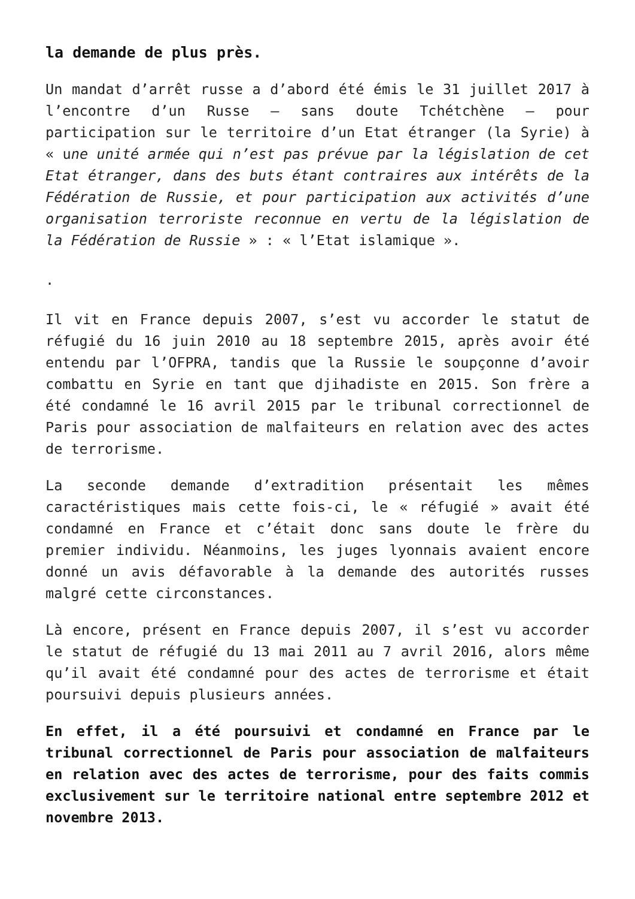la demande de plus près.
Un mandat d’arrêt russe a d’abord été émis le 31 juillet 2017 à l’encontre d’un Russe – sans doute Tchétchène – pour participation sur le territoire d’un Etat étranger (la Syrie) à « une unité armée qui n’est pas prévue par la législation de cet Etat étranger, dans des buts étant contraires aux intérêts de la Fédération de Russie, et pour participation aux activités d’une organisation terroriste reconnue en vertu de la législation de la Fédération de Russie » : « l’Etat islamique ».
.
Il vit en France depuis 2007, s’est vu accorder le statut de réfugié du 16 juin 2010 au 18 septembre 2015, après avoir été entendu par l’OFPRA, tandis que la Russie le soupçonne d’avoir combattu en Syrie en tant que djihadiste en 2015. Son frère a été condamné le 16 avril 2015 par le tribunal correctionnel de Paris pour association de malfaiteurs en relation avec des actes de terrorisme.
La seconde demande d’extradition présentait les mêmes caractéristiques mais cette fois-ci, le « réfugié » avait été condamné en France et c’était donc sans doute le frère du premier individu. Néanmoins, les juges lyonnais avaient encore donné un avis défavorable à la demande des autorités russes malgré cette circonstances.
Là encore, présent en France depuis 2007, il s’est vu accorder le statut de réfugié du 13 mai 2011 au 7 avril 2016, alors même qu’il avait été condamné pour des actes de terrorisme et était poursuivi depuis plusieurs années.
En effet, il a été poursuivi et condamné en France par le tribunal correctionnel de Paris pour association de malfaiteurs en relation avec des actes de terrorisme, pour des faits commis exclusivement sur le territoire national entre septembre 2012 et novembre 2013.